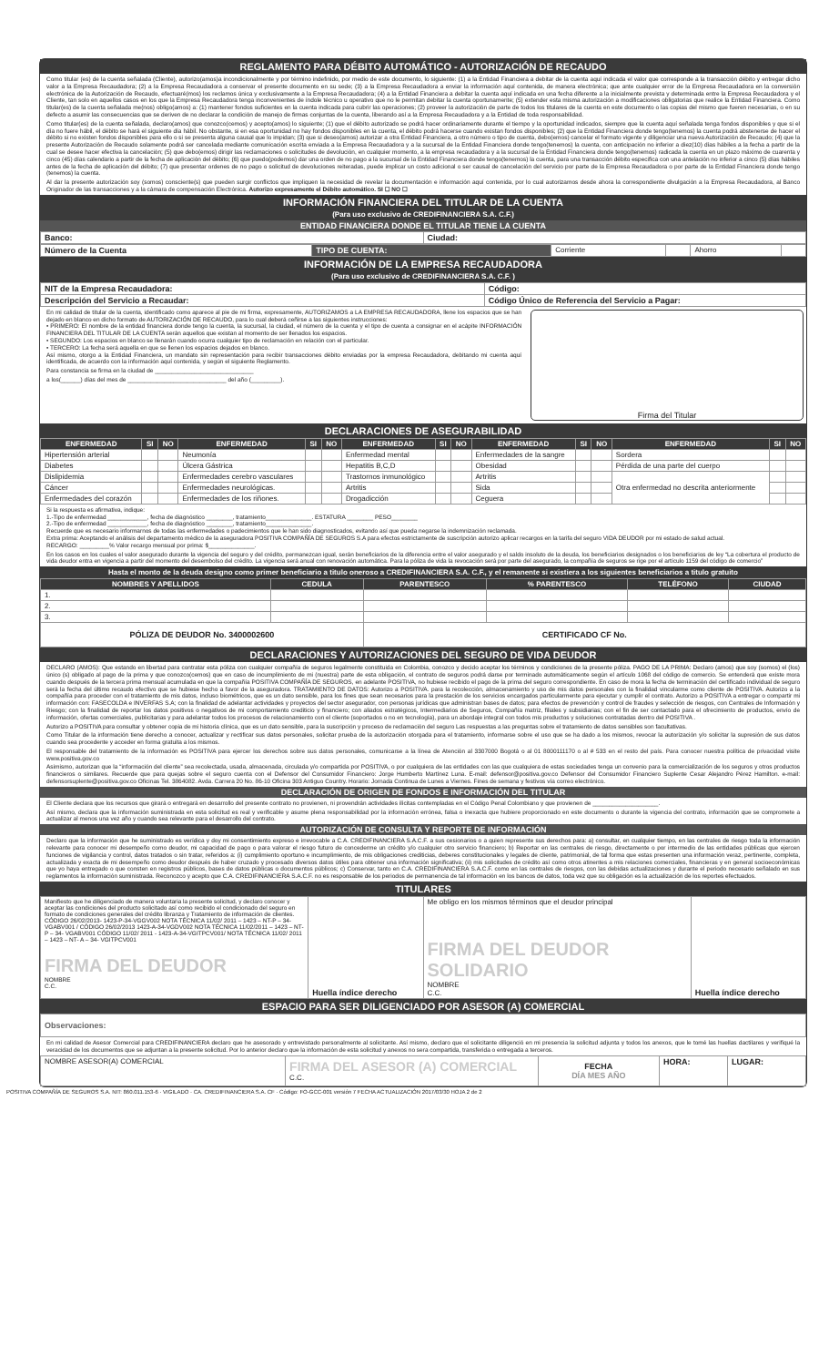REGLAMENTO PARA DÉBITO AUTOMÁTICO - AUTORIZACIÓN DE RECAUDO
Como titular (es) de la cuenta señalada (Cliente), autorizo(amos)a incondicionalmente y por término indefinido, por medio de este documento, lo siguiente: (1) a la Entidad Financiera a debitar de la cuenta aquí indicada el valor que corresponde a la transacción débito y entregar dicho valor a la Empresa Recaudadora; (2) a la Empresa Recaudadora a conservar el presente documento en su sede; (3) a la Empresa Recaudadora a enviar la información aquí contenida, de manera electrónica; que ante cualquier error de la Empresa Recaudadora en la conversión electrónica de la Autorización de Recaudo, efectuaré(mos) los reclamos única y exclusivamente a la Empresa Recaudadora; (4) a la Entidad Financiera a debitar la cuenta aquí indicada en una fecha diferente a la inicialmente prevista y determinada entre la Empresa Recaudadora y el Cliente, tan solo en aquellos casos en los que la Empresa Recaudadora tenga inconvenientes de índole técnico u operativo que no le permitan debitar la cuenta oportunamente; (5) extender esta misma autorización a modificaciones obligatorias que realice la Entidad Financiera. Como titular(es) de la cuenta señalada me(nos) obligo(amos) a: (1) mantener fondos suficientes en la cuenta indicada para cubrir las operaciones; (2) proveer la autorización de parte de todos los titulares de la cuenta en este documento o las copias del mismo que fueren necesarias, o en su defecto a asumir las consecuencias que se deriven de no declarar la condición de manejo de firmas conjuntas de la cuenta, liberando así a la Empresa Recaudadora y a la Entidad de toda responsabilidad.
Como titular(es) de la cuenta señalada, declaro(amos) que conozco(cemos) y acepto(amos) lo siguiente; (1) que el débito autorizado se podrá hacer ordinariamente durante el tiempo y la oportunidad indicados, siempre que la cuenta aquí señalada tenga fondos disponibles y que si el día no fuere hábil, el débito se hará el siguiente día hábil. No obstante, si en esa oportunidad no hay fondos disponibles en la cuenta, el débito podrá hacerse cuando existan fondos disponibles; (2) que la Entidad Financiera donde tengo(tenemos) la cuenta podrá abstenerse de hacer el débito si no existen fondos disponibles para ello o si se presenta alguna causal que lo impidan; (3) que si deseo(amos) autorizar a otra Entidad Financiera, a otro número o tipo de cuenta, debo(emos) cancelar el formato vigente y diligenciar una nueva Autorización de Recaudo; (4) que la presente Autorización de Recaudo solamente podrá ser cancelada mediante comunicación escrita enviada a la Empresa Recaudadora y a la sucursal de la Entidad Financiera donde tengo(tenemos) la cuenta, con anticipación no inferior a diez(10) días hábiles a la fecha a partir de la cual se desee hacer efectiva la cancelación; (5) que debo(emos) dirigir las reclamaciones o solicitudes de devolución, en cualquier momento, a la empresa recaudadora y a la sucursal de la Entidad Financiera donde tengo(tenemos) radicada la cuenta en un plazo máximo de cuarenta y cinco (45) días calendario a partir de la fecha de aplicación del débito; (6) que puedo(podemos) dar una orden de no pago a la sucursal de la Entidad Financiera donde tengo(tenemos) la cuenta, para una transacción débito especifica con una antelación no inferior a cinco (5) días hábiles antes de la fecha de aplicación del débito; (7) que presentar ordenes de no pago o solicitud de devoluciones reiteradas, puede implicar un costo adicional o ser causal de cancelación del servicio por parte de la Empresa Recaudadora o por parte de la Entidad Financiera donde tengo (tenemos) la cuenta.
Al dar la presente autorización soy (somos) consciente(s) que pueden surgir conflictos que impliquen la necesidad de revelar la documentación e información aquí contenida, por lo cual autorizamos desde ahora la correspondiente divulgación a la Empresa Recaudadora, al Banco Originador de las transacciones y a la cámara de compensación Electrónica. Autorizo expresamente el Débito automático. SI ☐ NO ☐
INFORMACIÓN FINANCIERA DEL TITULAR DE LA CUENTA
(Para uso exclusivo de CREDIFINANCIERA S.A. C.F.)
ENTIDAD FINANCIERA DONDE EL TITULAR TIENE LA CUENTA
| Banco: | Ciudad: |
| Número de la Cuenta | TIPO DE CUENTA: | Corriente | | Ahorro | |
INFORMACIÓN DE LA EMPRESA RECAUDADORA
(Para uso exclusivo de CREDIFINANCIERA S.A. C.F. )
| NIT de la Empresa Recaudadora: | Código: |
| Descripción del Servicio a Recaudar: | Código Único de Referencia del Servicio a Pagar: |
En mi calidad de titular de la cuenta, identificado como aparece al pie de mi firma, expresamente, AUTORIZAMOS a LA EMPRESA RECAUDADORA, llene los espacios que se han dejado en blanco en dicho formato de AUTORIZACIÓN DE RECAUDO, para lo cual deberá ceñirse a las siguientes instrucciones:
• PRIMERO: El nombre de la entidad financiera donde tengo la cuenta, la sucursal, la ciudad, el número de la cuenta y el tipo de cuenta a consignar en el acápite INFORMACIÓN FINANCIERA DEL TITULAR DE LA CUENTA serán aquellos que existan al momento de ser llenados los espacios.
• SEGUNDO: Los espacios en blanco se llenarán cuando ocurra cualquier tipo de reclamación en relación con el particular.
• TERCERO: La fecha será aquella en que se llenen los espacios dejados en blanco.
Así mismo, otorgo a la Entidad Financiera, un mandato sin representación para recibir transacciones débito enviadas por la empresa Recaudadora, debitando mi cuenta aquí identificada, de acuerdo con la información aquí contenida, y según el siguiente Reglamento.
Para constancia se firma en la ciudad de ______________________________
a los(______) días del mes de ______________________________ del año (_________).
Firma del Titular
DECLARACIONES DE ASEGURABILIDAD
| ENFERMEDAD | SI | NO | ENFERMEDAD | SI | NO | ENFERMEDAD | SI | NO | ENFERMEDAD | SI | NO | ENFERMEDAD | SI | NO |
| --- | --- | --- | --- | --- | --- | --- | --- | --- | --- | --- | --- | --- | --- | --- |
| Hipertensión arterial | | | Neumonía | | | Enfermedad mental | | | Enfermedades de la sangre | | | Sordera | | |
| Diabetes | | | Úlcera Gástrica | | | Hepatitis B,C,D | | | Obesidad | | | Pérdida de una parte del cuerpo | | |
| Dislipidemia | | | Enfermedades cerebro vasculares | | | Trastornos inmunológico | | | Artritis | | | Otra enfermedad no descrita anteriormente | | |
| Cáncer | | | Enfermedades neurológicas. | | | Artritis | | | Sida | | | | | |
| Enfermedades del corazón | | | Enfermedades de los riñones. | | | Drogadicción | | | Ceguera | | | | | |
Si la respuesta es afirmativa, indique:
1.-Tipo de enfermedad ____________, fecha de diagnóstico ________, tratamiento______________. ESTATURA ________ PESO________
2.-Tipo de enfermedad ____________, fecha de diagnóstico ________, tratamiento______________.
Recuerde que es necesario informarnos de todas las enfermedades o padecimientos que le han sido diagnosticados, evitando así que pueda negarse la indemnización reclamada.
Extra prima: Aceptando el análisis del departamento médico de la aseguradora POSITIVA COMPAÑÍA DE SEGUROS S.A para efectos estrictamente de suscripción autorizo aplicar recargos en la tarifa del seguro VIDA DEUDOR por mi estado de salud actual.
RECARGO: _________% Valor recargo mensual por prima: $______________.
En los casos en los cuales el valor asegurado durante la vigencia del seguro y del crédito, permanezcan igual, serán beneficiarios de la diferencia entre el valor asegurado y el saldo insoluto de la deuda, los beneficiarios designados o los beneficiarios de ley “La cobertura el producto de vida deudor entra en vigencia a partir del momento del desembolso del crédito. La vigencia será anual con renovación automática. Para la póliza de vida la revocación será por parte del asegurado, la compañía de seguros se rige por el artículo 1159 del código de comercio”
Hasta el monto de la deuda designo como primer beneficiario a titulo oneroso a CREDIFINANCIERA S.A. C.F., y el remanente si existiera a los siguientes beneficiarios a titulo gratuito
| NOMBRES Y APELLIDOS | CEDULA | PARENTESCO | % PARENTESCO | TELÉFONO | CIUDAD |
| --- | --- | --- | --- | --- | --- |
| 1. | | | | | |
| 2. | | | | | |
| 3. | | | | | |
| PÓLIZA DE DEUDOR No. 3400002600 | | CERTIFICADO CF No. | | | |
DECLARACIONES Y AUTORIZACIONES DEL SEGURO DE VIDA DEUDOR
DECLARO (AMOS): Que estando en libertad para contratar esta póliza con cualquier compañía de seguros legalmente constituida en Colombia, conozco y decido aceptar los términos y condiciones de la presente póliza. PAGO DE LA PRIMA: Declaro (amos) que soy (somos) el (los) único (s) obligado al pago de la prima y que conozco(cemos) que en caso de incumplimiento de mi (nuestra) parte de esta obligación, el contrato de seguros podrá darse por terminado automáticamente según el artículo 1068 del código de comercio. Se entenderá que existe mora cuando después de la tercera prima mensual acumulada en que la compañía POSITIVA COMPAÑÍA DE SEGUROS, en adelante POSITIVA, no hubiese recibido el pago de la prima del seguro correspondiente. En caso de mora la fecha de terminación del certificado individual de seguro será la fecha del último recaudo efectivo que se hubiese hecho a favor de la aseguradora. TRATAMIENTO DE DATOS: Autorizo a POSITIVA. para la recolección, almacenamiento y uso de mis datos personales con la finalidad vincularme como cliente de POSITIVA. Autorizo a la compañía para proceder con el tratamiento de mis datos, incluso biométricos, que es un dato sensible, para los fines que sean necesarios para la prestación de los servicios encargados particularmente para ejecutar y cumplir el contrato. Autorizo a POSITIVA a entregar o compartir mi información con: FASECOLDA e INVERFAS S.A; con la finalidad de adelantar actividades y proyectos del sector asegurador, con personas jurídicas que administran bases de datos; para efectos de prevención y control de fraudes y selección de riesgos, con Centrales de Información y Riesgo; con la finalidad de reportar los datos positivos o negativos de mi comportamiento crediticio y financiero; con aliados estratégicos, Intermediarios de Seguros, Compañía matriz, filiales y subsidiarias; con el fin de ser contactado para el ofrecimiento de productos, envío de información, ofertas comerciales, publicitarias y para adelantar todos los procesos de relacionamiento con el cliente (soportados o no en tecnología), para un abordaje integral con todos mis productos y soluciones contratadas dentro del POSITIVA .
Autorizo a POSITIVA para consultar y obtener copia de mi historia clínica, que es un dato sensible, para la suscripción y proceso de reclamación del seguro Las respuestas a las preguntas sobre el tratamiento de datos sensibles son facultativas.
Como Titular de la información tiene derecho a conocer, actualizar y rectificar sus datos personales, solicitar prueba de la autorización otorgada para el tratamiento, informarse sobre el uso que se ha dado a los mismos, revocar la autorización y/o solicitar la supresión de sus datos cuando sea procedente y acceder en forma gratuita a los mismos.
El responsable del tratamiento de la información es POSITIVA para ejercer los derechos sobre sus datos personales, comunicarse a la línea de Atención al 3307000 Bogotá o al 01 8000111170 o al # 533 en el resto del país. Para conocer nuestra política de privacidad visite www.positiva.gov.co
Asimismo, autorizan que la “información del cliente” sea recolectada, usada, almacenada, circulada y/o compartida por POSITIVA, o por cualquiera de las entidades con las que cualquiera de estas sociedades tenga un convenio para la comercialización de los seguros y otros productos financieros o similares. Recuerde que para quejas sobre el seguro cuenta con el Defensor del Consumidor Financiero: Jorge Humberto Martínez Luna. E-mail: defensor@positiva.gov.co Defensor del Consumidor Financiero Suplente Cesar Alejandro Pérez Hamilton. e-mail: defensorsuplente@positiva.gov.co Oficinas Tel. 3864082. Avda. Carrera 20 No. 86-10 Oficina 303 Antiguo Country. Horario: Jornada Continua de Lunes a Viernes. Fines de semana y festivos vía correo electrónico.
DECLARACIÓN DE ORIGEN DE FONDOS E INFORMACIÓN DEL TITULAR
El Cliente declara que los recursos que girará o entregará en desarrollo del presente contrato no provienen, ni provendrán actividades ilícitas contempladas en el Código Penal Colombiano y que provienen de ____________________.
Así mismo, declara que la información suministrada en esta solicitud es real y verificable y asume plena responsabilidad por la información errónea, falsa o inexacta que hubiere proporcionado en este documento o durante la vigencia del contrato, información que se compromete a actualizar al menos una vez año y cuando sea relevante para el desarrollo del contrato.
AUTORIZACIÓN DE CONSULTA Y REPORTE DE INFORMACIÓN
Declaro que la información que he suministrado es verídica y doy mi consentimiento expreso e irrevocable a C.A. CREDIFINANCIERA S.A.C.F. a sus cesionarios o a quien represente sus derechos para: a) consultar, en cualquier tiempo, en las centrales de riesgo toda la información relevante para conocer mi desempeño como deudor, mi capacidad de pago o para valorar el riesgo futuro de concederme un crédito y/o cualquier otro servicio financiero; b) Reportar en las centrales de riesgo, directamente o por intermedio de las entidades públicas que ejercen funciones de vigilancia y control, datos tratados o sin tratar, referidos a: (i) cumplimiento oportuno e incumplimiento, de mis obligaciones crediticias, deberes constitucionales y legales de cliente, patrimonial, de tal forma que estas presenten una información veraz, pertinente, completa, actualizada y exacta de mi desempeño como deudor después de haber cruzado y procesado diversos datos útiles para obtener una información significativa; (ii) mis solicitudes de crédito así como otros atinentes a mis relaciones comerciales, financieras y en general socioeconómicas que yo haya entregado o que consten en registros públicos, bases de datos públicas o documentos públicos; c) Conservar, tanto en C.A. CREDIFINANCIERA S.A.C.F. como en las centrales de riesgos, con las debidas actualizaciones y durante el periodo necesario señalado en sus reglamentos la información suministrada. Reconozco y acepto que C.A. CREDIFINANCIERA S.A.C.F. no es responsable de los periodos de permanencia de tal información en los bancos de datos, toda vez que su obligación es la actualización de los reportes efectuados.
TITULARES
| Manifiesto que he diligenciado de manera voluntaria la presente solicitud, y declaro conocer y aceptar las condiciones del producto solicitado así como recibido el condicionado del seguro en formato de condiciones generales del crédito libranza y Tratamiento de información de clientes. CÓDIGO 26/02/2013- 1423-P-34-VGGV002 NOTA TÉCNICA 11/02/ 2011 – 1423 – NT-P – 34-VGABV001 / CÓDIGO 26/02/2013 1423-A-34-VGDV002 NOTA TÉCNICA 11/02/2011 – 1423 – NT-P – 34- VGABV001 CÓDIGO 11/02/ 2011 - 1423-A-34-VGITPCV001/ NOTA TÉCNICA 11/02/ 2011 – 1423 – NT- A – 34- VGITPCV001 FIRMA DEL DEUDOR NOMBRE C.C. | Huella índice derecho | Me obligo en los mismos términos que el deudor principal FIRMA DEL DEUDOR SOLIDARIO NOMBRE C.C. | Huella índice derecho |
ESPACIO PARA SER DILIGENCIADO POR ASESOR (A) COMERCIAL
| Observaciones: |
En mi calidad de Asesor Comercial para CREDIFINANCIERA declaro que he asesorado y entrevistado personalmente al solicitante. Así mismo, declaro que el solicitante diligenció en mi presencia la solicitud adjunta y todos los anexos, que le tomé las huellas dactilares y verifiqué la veracidad de los documentos que se adjuntan a la presente solicitud. Por lo anterior declaro que la información de esta solicitud y anexos no sera compartida, transferida o entregada a terceros.
| NOMBRE ASESOR(A) COMERCIAL | FIRMA DEL ASESOR (A) COMERCIAL C.C. | FECHA DÍA MES AÑO | HORA: | LUGAR: |
POSITIVA COMPAÑÍA DE SEGUROS S.A. NIT: 860.011.153-6 · VIGILADO · CA. CREDIFINANCIERA S.A. CF · Código: FO-GCC-001 versión 7 FECHA ACTUALIZACIÓN 2017/03/30 HOJA 2 de 2